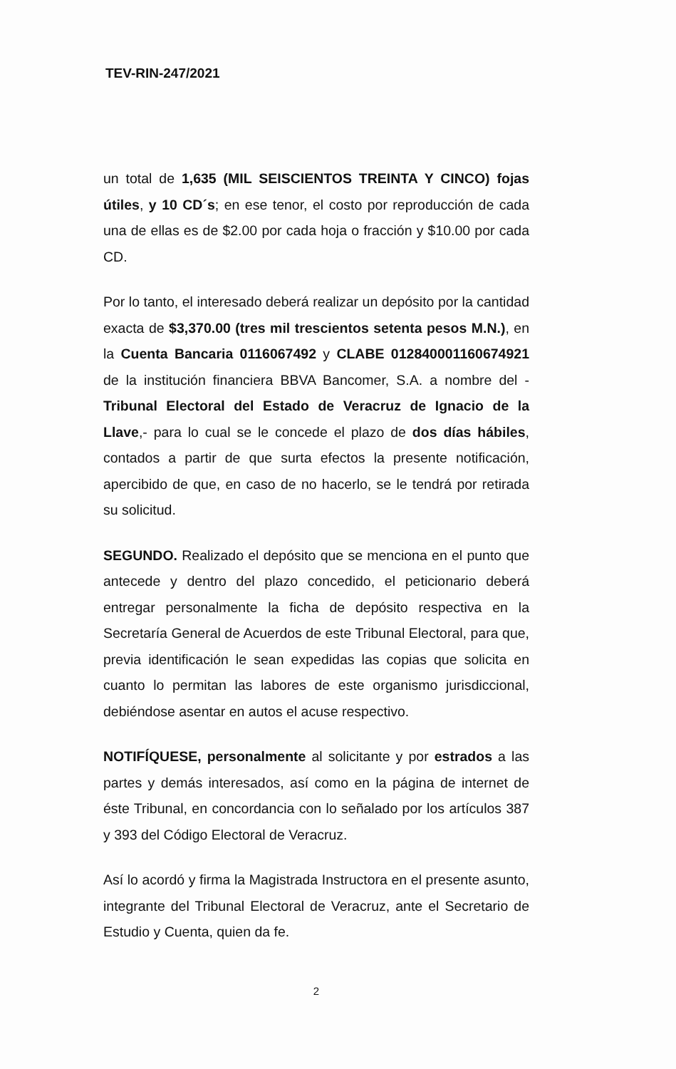TEV-RIN-247/2021
un total de 1,635 (MIL SEISCIENTOS TREINTA Y CINCO) fojas útiles, y 10 CD´s; en ese tenor, el costo por reproducción de cada una de ellas es de $2.00 por cada hoja o fracción y $10.00 por cada CD.
Por lo tanto, el interesado deberá realizar un depósito por la cantidad exacta de $3,370.00 (tres mil trescientos setenta pesos M.N.), en la Cuenta Bancaria 0116067492 y CLABE 012840001160674921 de la institución financiera BBVA Bancomer, S.A. a nombre del -Tribunal Electoral del Estado de Veracruz de Ignacio de la Llave,- para lo cual se le concede el plazo de dos días hábiles, contados a partir de que surta efectos la presente notificación, apercibido de que, en caso de no hacerlo, se le tendrá por retirada su solicitud.
SEGUNDO. Realizado el depósito que se menciona en el punto que antecede y dentro del plazo concedido, el peticionario deberá entregar personalmente la ficha de depósito respectiva en la Secretaría General de Acuerdos de este Tribunal Electoral, para que, previa identificación le sean expedidas las copias que solicita en cuanto lo permitan las labores de este organismo jurisdiccional, debiéndose asentar en autos el acuse respectivo.
NOTIFÍQUESE, personalmente al solicitante y por estrados a las partes y demás interesados, así como en la página de internet de éste Tribunal, en concordancia con lo señalado por los artículos 387 y 393 del Código Electoral de Veracruz.
Así lo acordó y firma la Magistrada Instructora en el presente asunto, integrante del Tribunal Electoral de Veracruz, ante el Secretario de Estudio y Cuenta, quien da fe.
2